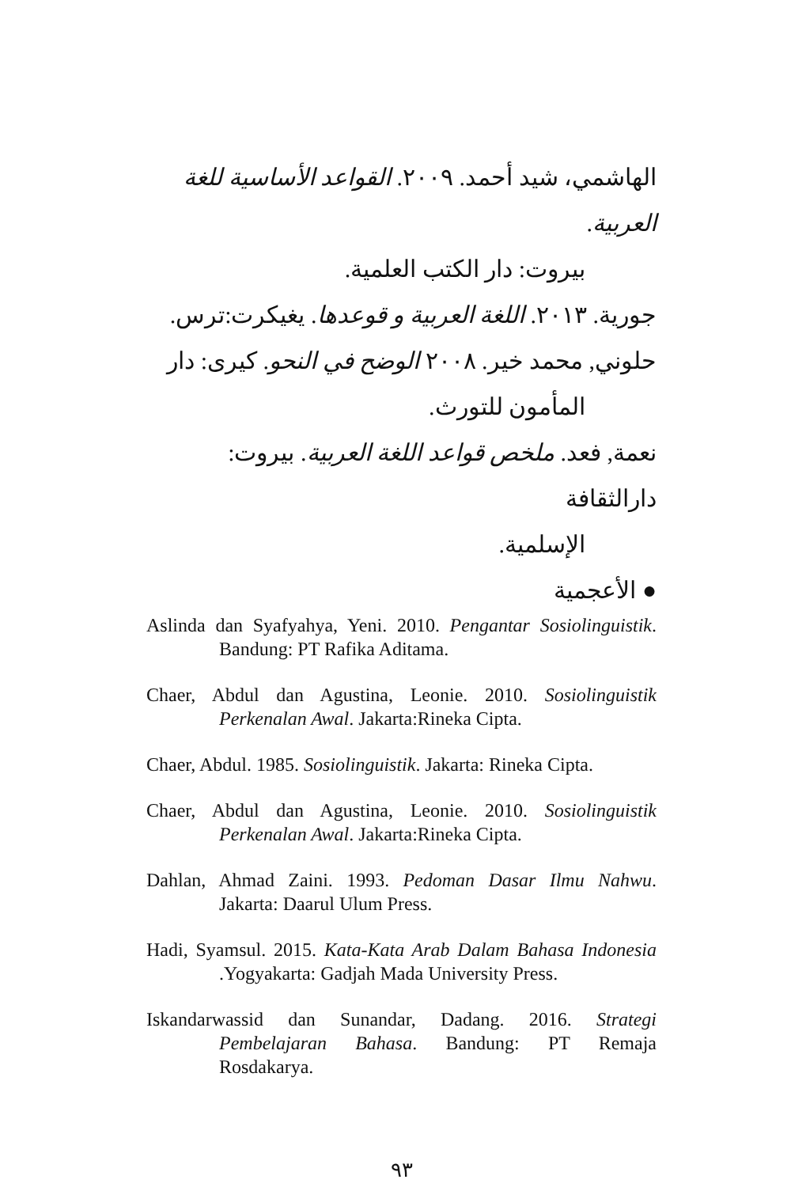الهاشمي، شيد أحمد. ٢٠٠٩. القواعد الأساسية للغة العربية.
بيروت: دار الكتب العلمية.
جورية. ٢٠١٣. اللغة العربية و قوعدها. يغيكرت:ترس.
حلوني, محمد خير. ٢٠٠٨ الوضح في النحو. كيرى: دار
المأمون للتورث.
نعمة, فعد. ملخص قواعد اللغة العربية. بيروت: دارالثقافة
الإسلمية.
● الأعجمية
Aslinda dan Syafyahya, Yeni. 2010. Pengantar Sosiolinguistik. Bandung: PT Rafika Aditama.
Chaer, Abdul dan Agustina, Leonie. 2010. Sosiolinguistik Perkenalan Awal. Jakarta:Rineka Cipta.
Chaer, Abdul. 1985. Sosiolinguistik. Jakarta: Rineka Cipta.
Chaer, Abdul dan Agustina, Leonie. 2010. Sosiolinguistik Perkenalan Awal. Jakarta:Rineka Cipta.
Dahlan, Ahmad Zaini. 1993. Pedoman Dasar Ilmu Nahwu. Jakarta: Daarul Ulum Press.
Hadi, Syamsul. 2015. Kata-Kata Arab Dalam Bahasa Indonesia .Yogyakarta: Gadjah Mada University Press.
Iskandarwassid dan Sunandar, Dadang. 2016. Strategi Pembelajaran Bahasa. Bandung: PT Remaja Rosdakarya.
٩٣